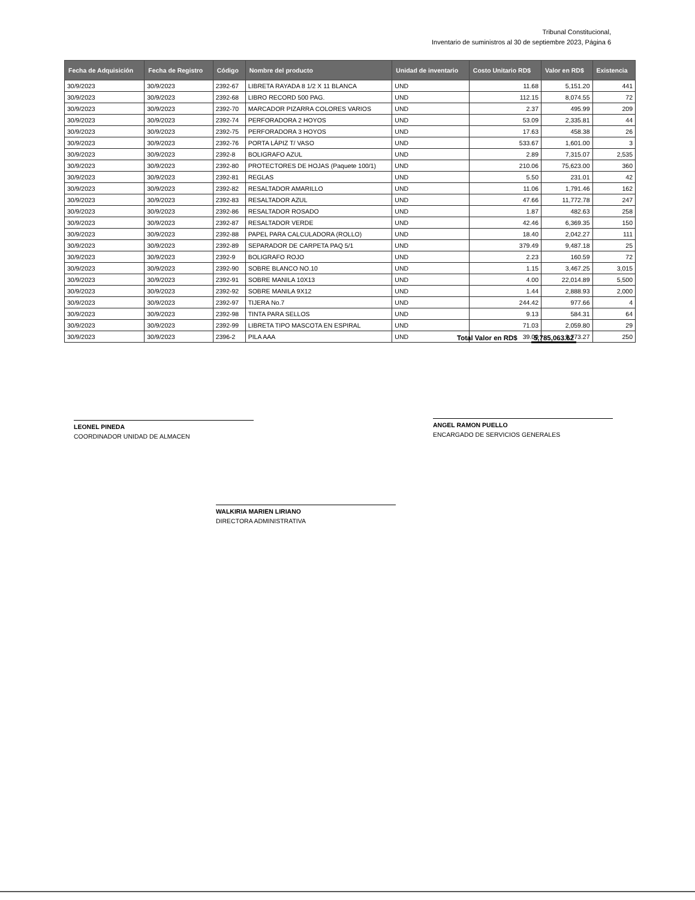Tribunal Constitucional,
Inventario de suministros al 30 de septiembre 2023, Página 6
| Fecha de Adquisición | Fecha de Registro | Código | Nombre del producto | Unidad de inventario | Costo Unitario RD$ | Valor en RD$ | Existencia |
| --- | --- | --- | --- | --- | --- | --- | --- |
| 30/9/2023 | 30/9/2023 | 2392-67 | LIBRETA RAYADA 8 1/2 X 11 BLANCA | UND | 11.68 | 5,151.20 | 441 |
| 30/9/2023 | 30/9/2023 | 2392-68 | LIBRO RECORD 500 PAG. | UND | 112.15 | 8,074.55 | 72 |
| 30/9/2023 | 30/9/2023 | 2392-70 | MARCADOR PIZARRA COLORES VARIOS | UND | 2.37 | 495.99 | 209 |
| 30/9/2023 | 30/9/2023 | 2392-74 | PERFORADORA 2 HOYOS | UND | 53.09 | 2,335.81 | 44 |
| 30/9/2023 | 30/9/2023 | 2392-75 | PERFORADORA 3 HOYOS | UND | 17.63 | 458.38 | 26 |
| 30/9/2023 | 30/9/2023 | 2392-76 | PORTA LÁPIZ T/ VASO | UND | 533.67 | 1,601.00 | 3 |
| 30/9/2023 | 30/9/2023 | 2392-8 | BOLIGRAFO AZUL | UND | 2.89 | 7,315.07 | 2,535 |
| 30/9/2023 | 30/9/2023 | 2392-80 | PROTECTORES DE HOJAS (Paquete 100/1) | UND | 210.06 | 75,623.00 | 360 |
| 30/9/2023 | 30/9/2023 | 2392-81 | REGLAS | UND | 5.50 | 231.01 | 42 |
| 30/9/2023 | 30/9/2023 | 2392-82 | RESALTADOR AMARILLO | UND | 11.06 | 1,791.46 | 162 |
| 30/9/2023 | 30/9/2023 | 2392-83 | RESALTADOR AZUL | UND | 47.66 | 11,772.78 | 247 |
| 30/9/2023 | 30/9/2023 | 2392-86 | RESALTADOR ROSADO | UND | 1.87 | 482.63 | 258 |
| 30/9/2023 | 30/9/2023 | 2392-87 | RESALTADOR VERDE | UND | 42.46 | 6,369.35 | 150 |
| 30/9/2023 | 30/9/2023 | 2392-88 | PAPEL PARA CALCULADORA (ROLLO) | UND | 18.40 | 2,042.27 | 111 |
| 30/9/2023 | 30/9/2023 | 2392-89 | SEPARADOR DE CARPETA PAQ 5/1 | UND | 379.49 | 9,487.18 | 25 |
| 30/9/2023 | 30/9/2023 | 2392-9 | BOLIGRAFO ROJO | UND | 2.23 | 160.59 | 72 |
| 30/9/2023 | 30/9/2023 | 2392-90 | SOBRE BLANCO NO.10 | UND | 1.15 | 3,467.25 | 3,015 |
| 30/9/2023 | 30/9/2023 | 2392-91 | SOBRE MANILA 10X13 | UND | 4.00 | 22,014.89 | 5,500 |
| 30/9/2023 | 30/9/2023 | 2392-92 | SOBRE MANILA 9X12 | UND | 1.44 | 2,888.93 | 2,000 |
| 30/9/2023 | 30/9/2023 | 2392-97 | TIJERA No.7 | UND | 244.42 | 977.66 | 4 |
| 30/9/2023 | 30/9/2023 | 2392-98 | TINTA PARA SELLOS | UND | 9.13 | 584.31 | 64 |
| 30/9/2023 | 30/9/2023 | 2392-99 | LIBRETA TIPO MASCOTA EN ESPIRAL | UND | 71.03 | 2,059.80 | 29 |
| 30/9/2023 | 30/9/2023 | 2396-2 | PILA AAA | UND | 39.09 | 9,773.27 | 250 |
Total Valor en RD$ 5,785,063.62
LEONEL PINEDA
COORDINADOR UNIDAD DE ALMACEN
ANGEL RAMON PUELLO
ENCARGADO DE SERVICIOS GENERALES
WALKIRIA MARIEN LIRIANO
DIRECTORA ADMINISTRATIVA